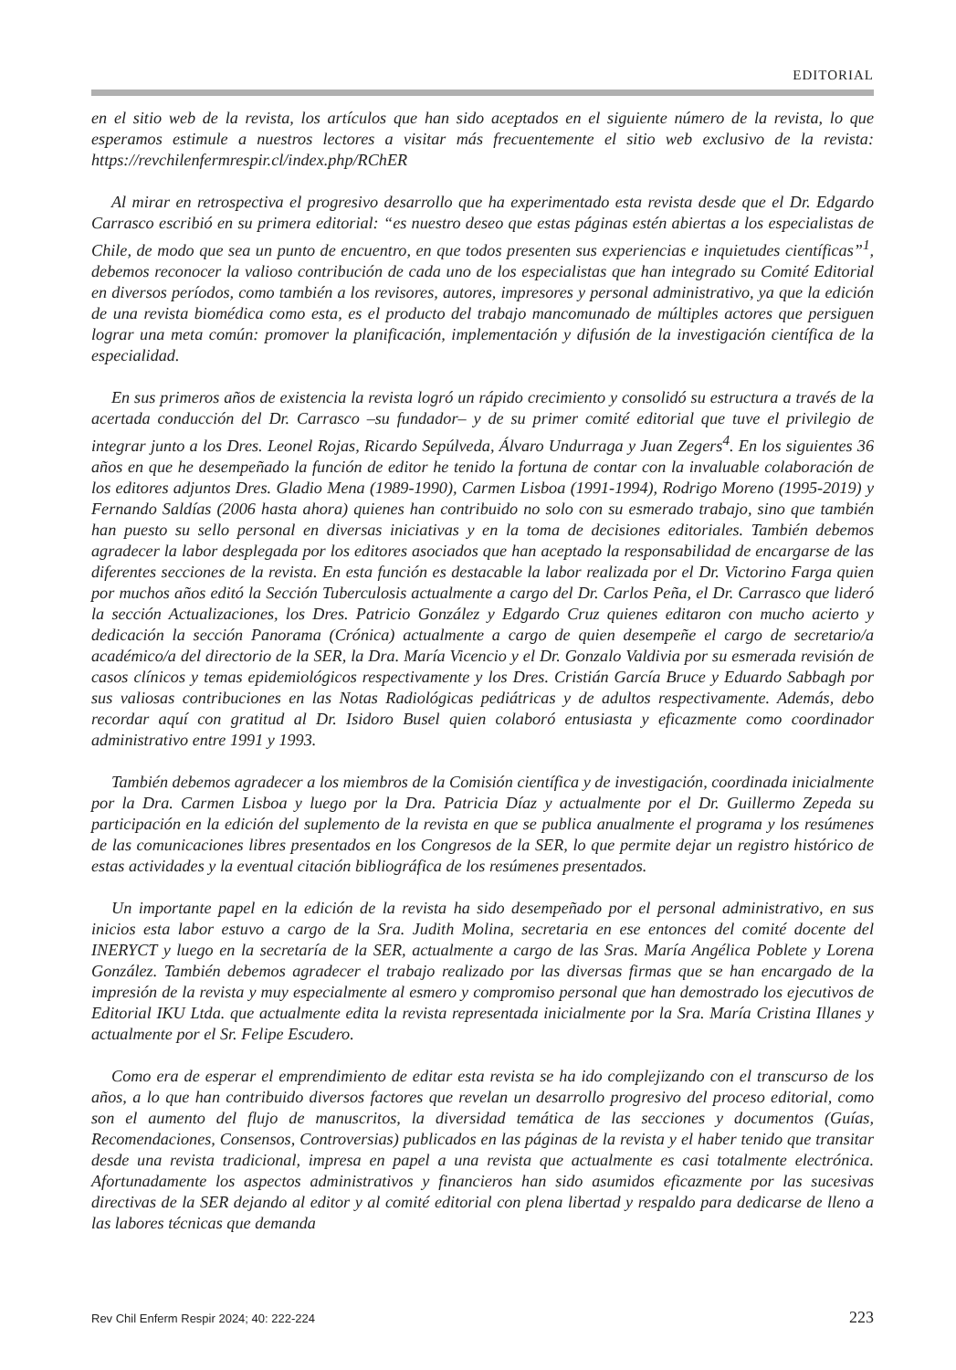EDITORIAL
en el sitio web de la revista, los artículos que han sido aceptados en el siguiente número de la revista, lo que esperamos estimule a nuestros lectores a visitar más frecuentemente el sitio web exclusivo de la revista: https://revchilenfermrespir.cl/index.php/RChER
Al mirar en retrospectiva el progresivo desarrollo que ha experimentado esta revista desde que el Dr. Edgardo Carrasco escribió en su primera editorial: “es nuestro deseo que estas páginas estén abiertas a los especialistas de Chile, de modo que sea un punto de encuentro, en que todos presenten sus experiencias e inquietudes científicas”<sup>1</sup>, debemos reconocer la valioso contribución de cada uno de los especialistas que han integrado su Comité Editorial en diversos períodos, como también a los revisores, autores, impresores y personal administrativo, ya que la edición de una revista biomédica como esta, es el producto del trabajo mancomunado de múltiples actores que persiguen lograr una meta común: promover la planificación, implementación y difusión de la investigación científica de la especialidad.
En sus primeros años de existencia la revista logró un rápido crecimiento y consolidó su estructura a través de la acertada conducción del Dr. Carrasco –su fundador– y de su primer comité editorial que tuve el privilegio de integrar junto a los Dres. Leonel Rojas, Ricardo Sepúlveda, Álvaro Undurraga y Juan Zegers<sup>4</sup>. En los siguientes 36 años en que he desempeñado la función de editor he tenido la fortuna de contar con la invaluable colaboración de los editores adjuntos Dres. Gladio Mena (1989-1990), Carmen Lisboa (1991-1994), Rodrigo Moreno (1995-2019) y Fernando Saldías (2006 hasta ahora) quienes han contribuido no solo con su esmerado trabajo, sino que también han puesto su sello personal en diversas iniciativas y en la toma de decisiones editoriales. También debemos agradecer la labor desplegada por los editores asociados que han aceptado la responsabilidad de encargarse de las diferentes secciones de la revista. En esta función es destacable la labor realizada por el Dr. Victorino Farga quien por muchos años editó la Sección Tuberculosis actualmente a cargo del Dr. Carlos Peña, el Dr. Carrasco que lideró la sección Actualizaciones, los Dres. Patricio González y Edgardo Cruz quienes editaron con mucho acierto y dedicación la sección Panorama (Crónica) actualmente a cargo de quien desempeñe el cargo de secretario/a académico/a del directorio de la SER, la Dra. María Vicencio y el Dr. Gonzalo Valdivia por su esmerada revisión de casos clínicos y temas epidemiológicos respectivamente y los Dres. Cristián García Bruce y Eduardo Sabbagh por sus valiosas contribuciones en las Notas Radiológicas pediátricas y de adultos respectivamente. Además, debo recordar aquí con gratitud al Dr. Isidoro Busel quien colaboró entusiasta y eficazmente como coordinador administrativo entre 1991 y 1993.
También debemos agradecer a los miembros de la Comisión científica y de investigación, coordinada inicialmente por la Dra. Carmen Lisboa y luego por la Dra. Patricia Díaz y actualmente por el Dr. Guillermo Zepeda su participación en la edición del suplemento de la revista en que se publica anualmente el programa y los resúmenes de las comunicaciones libres presentados en los Congresos de la SER, lo que permite dejar un registro histórico de estas actividades y la eventual citación bibliográfica de los resúmenes presentados.
Un importante papel en la edición de la revista ha sido desempeñado por el personal administrativo, en sus inicios esta labor estuvo a cargo de la Sra. Judith Molina, secretaria en ese entonces del comité docente del INERYCT y luego en la secretaría de la SER, actualmente a cargo de las Sras. María Angélica Poblete y Lorena González. También debemos agradecer el trabajo realizado por las diversas firmas que se han encargado de la impresión de la revista y muy especialmente al esmero y compromiso personal que han demostrado los ejecutivos de Editorial IKU Ltda. que actualmente edita la revista representada inicialmente por la Sra. María Cristina Illanes y actualmente por el Sr. Felipe Escudero.
Como era de esperar el emprendimiento de editar esta revista se ha ido complejizando con el transcurso de los años, a lo que han contribuido diversos factores que revelan un desarrollo progresivo del proceso editorial, como son el aumento del flujo de manuscritos, la diversidad temática de las secciones y documentos (Guías, Recomendaciones, Consensos, Controversias) publicados en las páginas de la revista y el haber tenido que transitar desde una revista tradicional, impresa en papel a una revista que actualmente es casi totalmente electrónica. Afortunadamente los aspectos administrativos y financieros han sido asumidos eficazmente por las sucesivas directivas de la SER dejando al editor y al comité editorial con plena libertad y respaldo para dedicarse de lleno a las labores técnicas que demanda
Rev Chil Enferm Respir 2024; 40: 222-224 223